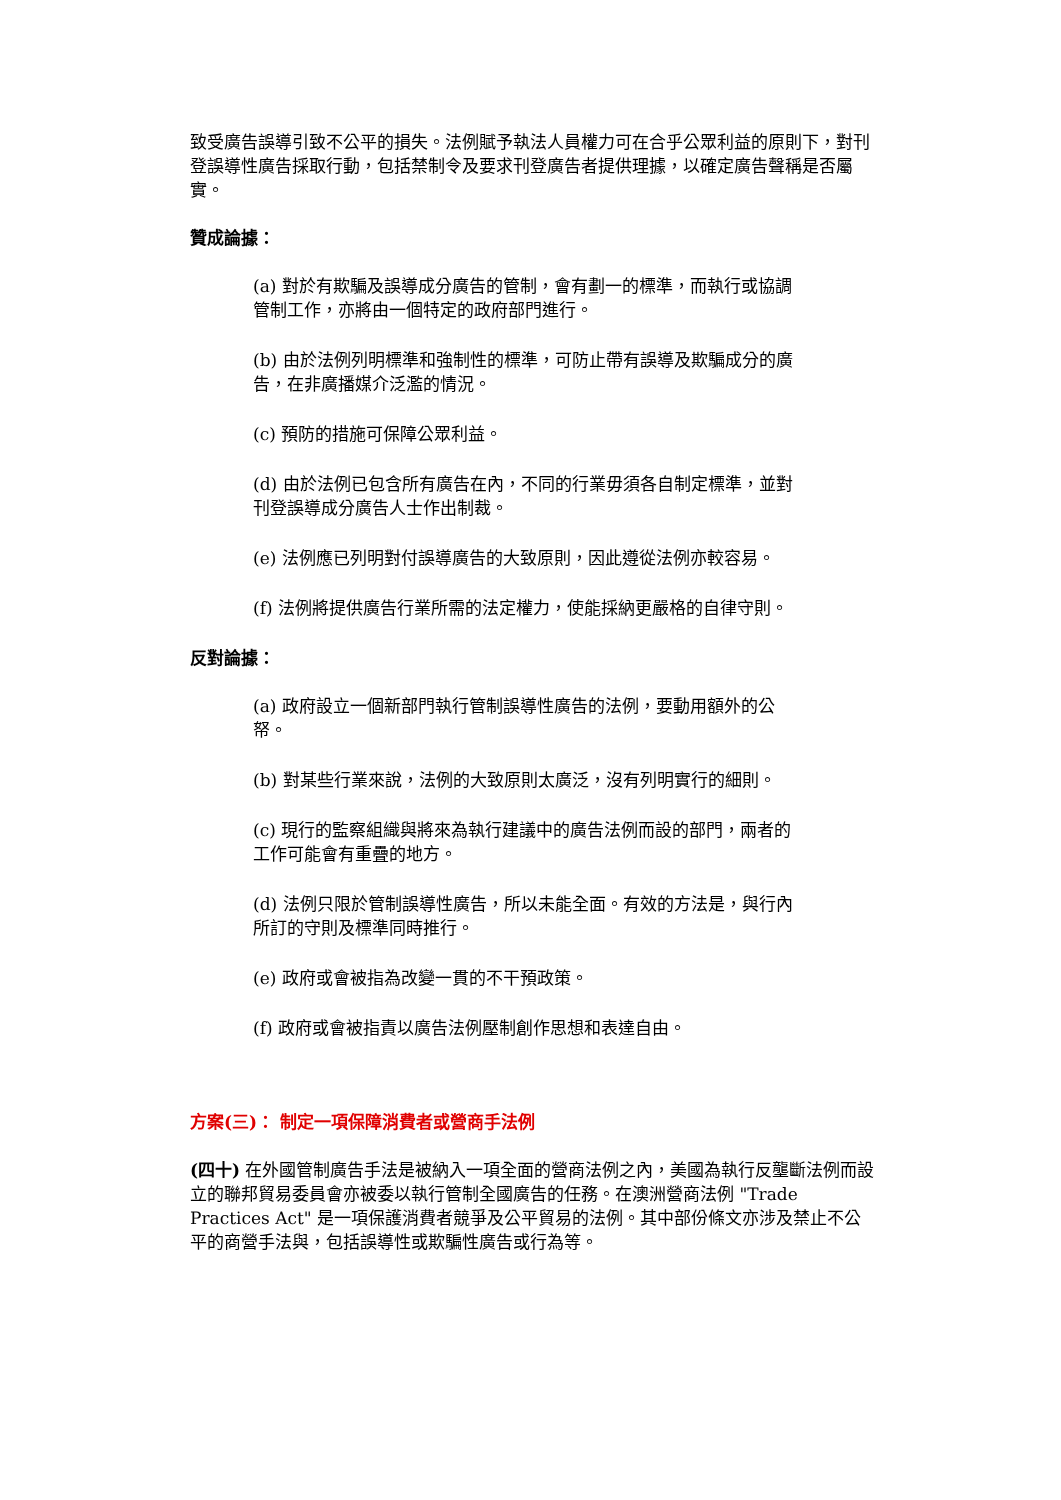致受廣告誤導引致不公平的損失。法例賦予執法人員權力可在合乎公眾利益的原則下，對刊登誤導性廣告採取行動，包括禁制令及要求刊登廣告者提供理據，以確定廣告聲稱是否屬實。
贊成論據：
(a) 對於有欺騙及誤導成分廣告的管制，會有劃一的標準，而執行或協調管制工作，亦將由一個特定的政府部門進行。
(b) 由於法例列明標準和強制性的標準，可防止帶有誤導及欺騙成分的廣告，在非廣播媒介泛濫的情況。
(c) 預防的措施可保障公眾利益。
(d) 由於法例已包含所有廣告在內，不同的行業毋須各自制定標準，並對刊登誤導成分廣告人士作出制裁。
(e) 法例應已列明對付誤導廣告的大致原則，因此遵從法例亦較容易。
(f) 法例將提供廣告行業所需的法定權力，使能採納更嚴格的自律守則。
反對論據：
(a) 政府設立一個新部門執行管制誤導性廣告的法例，要動用額外的公帑。
(b) 對某些行業來說，法例的大致原則太廣泛，沒有列明實行的細則。
(c) 現行的監察組織與將來為執行建議中的廣告法例而設的部門，兩者的工作可能會有重疊的地方。
(d) 法例只限於管制誤導性廣告，所以未能全面。有效的方法是，與行內所訂的守則及標準同時推行。
(e) 政府或會被指為改變一貫的不干預政策。
(f) 政府或會被指責以廣告法例壓制創作思想和表達自由。
方案(三)： 制定一項保障消費者或營商手法例
(四十) 在外國管制廣告手法是被納入一項全面的營商法例之內，美國為執行反壟斷法例而設立的聯邦貿易委員會亦被委以執行管制全國廣告的任務。在澳洲營商法例 "Trade Practices Act" 是一項保護消費者競爭及公平貿易的法例。其中部份條文亦涉及禁止不公平的商營手法與，包括誤導性或欺騙性廣告或行為等。